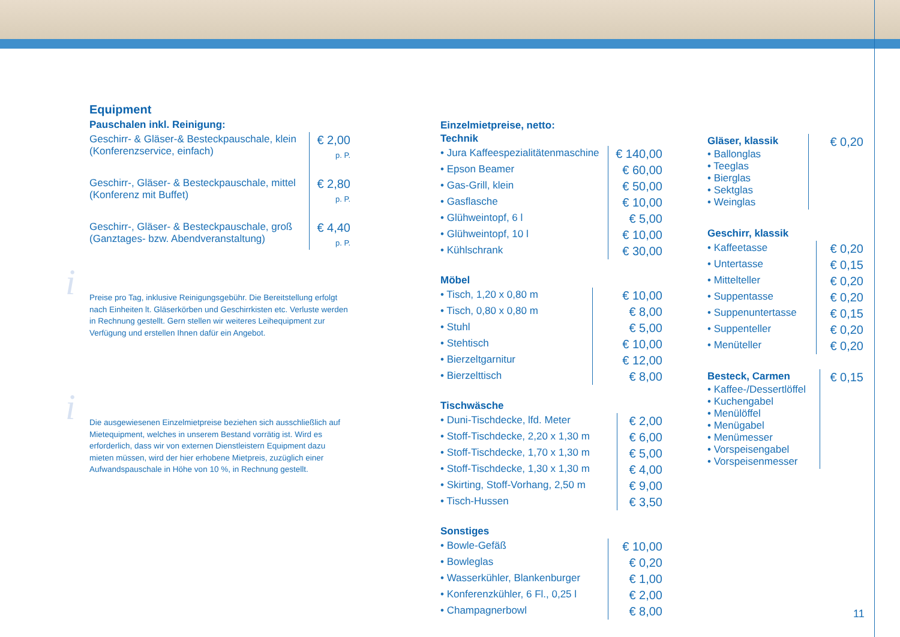Equipment
Pauschalen inkl. Reinigung:
| Geschirr- & Gläser-& Besteckpauschale, klein (Konferenzservice, einfach) | € 2,00 p. P. |
| Geschirr-, Gläser- & Besteckpauschale, mittel (Konferenz mit Buffet) | € 2,80 p. P. |
| Geschirr-, Gläser- & Besteckpauschale, groß (Ganztages- bzw. Abendveranstaltung) | € 4,40 p. P. |
i
Preise pro Tag, inklusive Reinigungsgebühr. Die Bereitstellung erfolgt nach Einheiten lt. Gläserkörben und Geschirrkisten etc. Verluste werden in Rechnung gestellt. Gern stellen wir weiteres Leihequipment zur Verfügung und erstellen Ihnen dafür ein Angebot.
i
Die ausgewiesenen Einzelmietpreise beziehen sich ausschließlich auf Mietequipment, welches in unserem Bestand vorrätig ist. Wird es erforderlich, dass wir von externen Dienstleistern Equipment dazu mieten müssen, wird der hier erhobene Mietpreis, zuzüglich einer Aufwandspauschale in Höhe von 10 %, in Rechnung gestellt.
Einzelmietpreise, netto:
Technik
| • Jura Kaffeespezialitätenmaschine | € 140,00 |
| • Epson Beamer | € 60,00 |
| • Gas-Grill, klein | € 50,00 |
| • Gasflasche | € 10,00 |
| • Glühweintopf, 6 l | € 5,00 |
| • Glühweintopf, 10 l | € 10,00 |
| • Kühlschrank | € 30,00 |
Möbel
| • Tisch, 1,20 x 0,80 m | € 10,00 |
| • Tisch, 0,80 x 0,80 m | € 8,00 |
| • Stuhl | € 5,00 |
| • Stehtisch | € 10,00 |
| • Bierzeltgarnitur | € 12,00 |
| • Bierzelttisch | € 8,00 |
Tischwäsche
| • Duni-Tischdecke, lfd. Meter | € 2,00 |
| • Stoff-Tischdecke, 2,20 x 1,30 m | € 6,00 |
| • Stoff-Tischdecke, 1,70 x 1,30 m | € 5,00 |
| • Stoff-Tischdecke, 1,30 x 1,30 m | € 4,00 |
| • Skirting, Stoff-Vorhang, 2,50 m | € 9,00 |
| • Tisch-Hussen | € 3,50 |
Sonstiges
| • Bowle-Gefäß | € 10,00 |
| • Bowleglas | € 0,20 |
| • Wasserkühler, Blankenburger | € 1,00 |
| • Konferenzkühler, 6 Fl., 0,25 l | € 2,00 |
| • Champagnerbowl | € 8,00 |
| Gläser, klassik • Ballonglas • Teeglas • Bierglas • Sektglas • Weinglas | € 0,20 |
Geschirr, klassik
| • Kaffeetasse | € 0,20 |
| • Untertasse | € 0,15 |
| • Mittelteller | € 0,20 |
| • Suppentasse | € 0,20 |
| • Suppenuntertasse | € 0,15 |
| • Suppenteller | € 0,20 |
| • Menüteller | € 0,20 |
| Besteck, Carmen • Kaffee-/Dessertlöffel • Kuchengabel • Menülöffel • Menügabel • Menümesser • Vorspeisengabel • Vorspeisenmesser | € 0,15 |
11